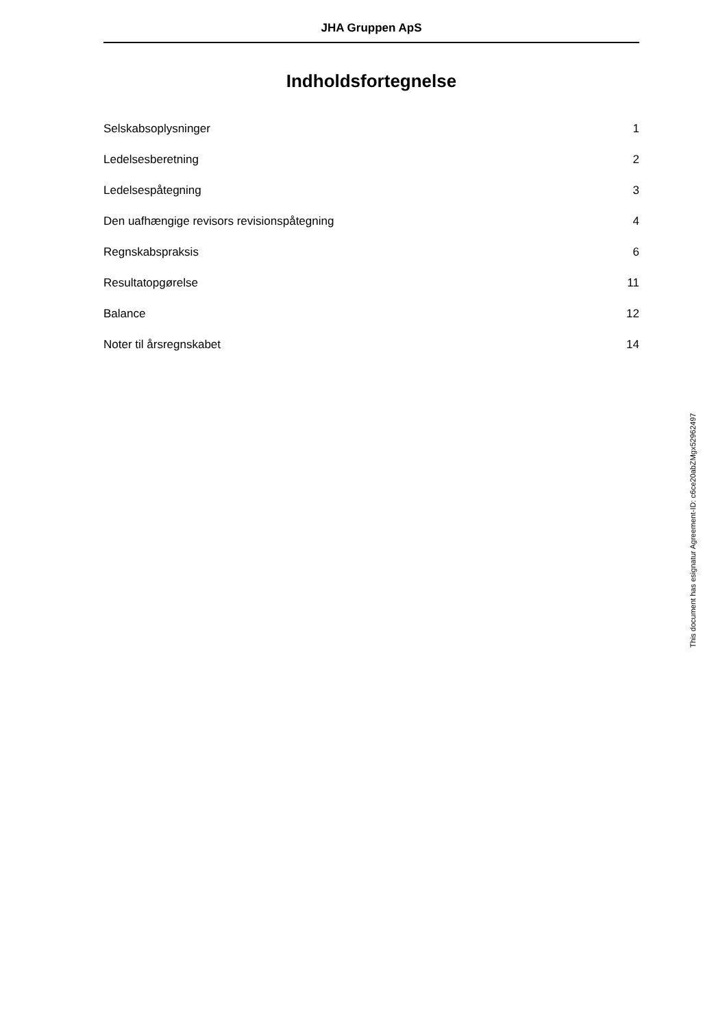JHA Gruppen ApS
Indholdsfortegnelse
Selskabsoplysninger 1
Ledelsesberetning 2
Ledelsespåtegning 3
Den uafhængige revisors revisionspåtegning 4
Regnskabspraksis 6
Resultatopgørelse 11
Balance 12
Noter til årsregnskabet 14
This document has esignatur Agreement-ID: c6ce20abZMgx52962497